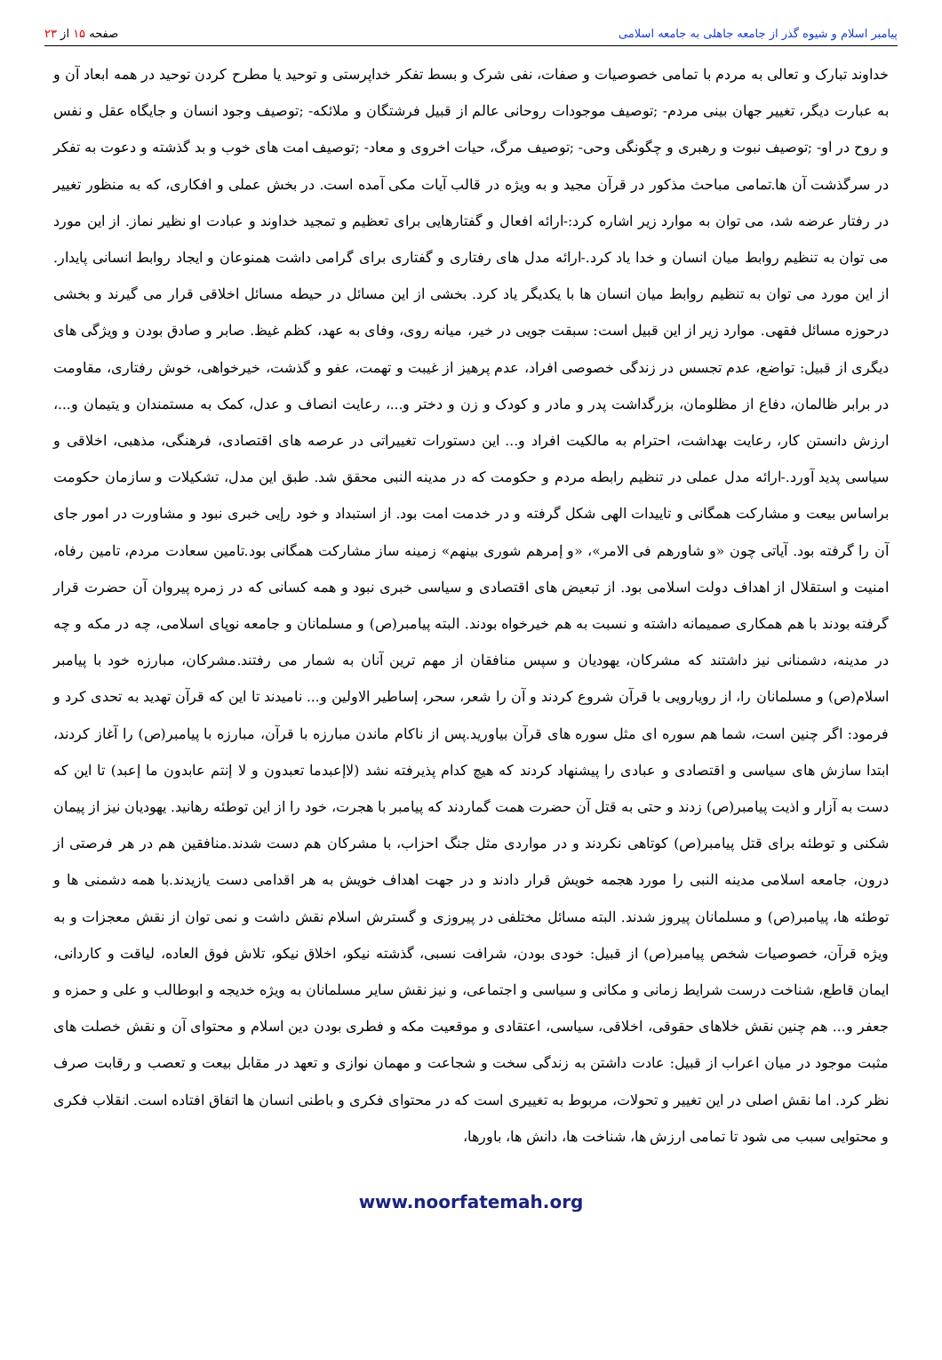پیامبر اسلام و شیوه گذر از جامعه جاهلی به جامعه اسلامی
صفحه ۱۵ از ۲۳
خداوند تبارک و تعالی به مردم با تمامی خصوصیات و صفات، نفی شرک و بسط تفکر خداپرستی و توحید یا مطرح کردن توحید در همه ابعاد آن و به عبارت دیگر، تغییر جهان بینی مردم- ;توصیف موجودات روحانی عالم از قبیل فرشتگان و ملائکه- ;توصیف وجود انسان و جایگاه عقل و نفس و روح در او- ;توصیف نبوت و رهبری و چگونگی وحی- ;توصیف مرگ، حیات اخروی و معاد- ;توصیف امت های خوب و بد گذشته و دعوت به تفکر در سرگذشت آن ها.تمامی مباحث مذکور در قرآن مجید و به ویژه در قالب آیات مکی آمده است. در بخش عملی و افکاری، که به منظور تغییر در رفتار عرضه شد، می توان به موارد زیر اشاره کرد:-ارائه افعال و گفتارهایی برای تعظیم و تمجید خداوند و عبادت او نظیر نماز. از این مورد می توان به تنظیم روابط میان انسان و خدا یاد کرد.-ارائه مدل های رفتاری و گفتاری برای گرامی داشت همنوعان و ایجاد روابط انسانی پایدار. از این مورد می توان به تنظیم روابط میان انسان ها با یکدیگر یاد کرد. بخشی از این مسائل در حیطه مسائل اخلاقی قرار می گیرند و بخشی درحوزه مسائل فقهی. موارد زیر از این قبیل است: سبقت جویی در خیر، میانه روی، وفای به عهد، کظم غیظ. صابر و صادق بودن و ویژگی های دیگری از قبیل: تواضع، عدم تجسس در زندگی خصوصی افراد، عدم پرهیز از غیبت و تهمت، عفو و گذشت، خیرخواهی، خوش رفتاری، مقاومت در برابر ظالمان، دفاع از مظلومان، بزرگداشت پدر و مادر و کودک و زن و دختر و...، رعایت انصاف و عدل، کمک به مستمندان و یتیمان و...، ارزش دانستن کار، رعایت بهداشت، احترام به مالکیت افراد و... این دستورات تغییراتی در عرصه های اقتصادی، فرهنگی، مذهبی، اخلاقی و سیاسی پدید آورد.-ارائه مدل عملی در تنظیم رابطه مردم و حکومت که در مدینه النبی محقق شد. طبق این مدل، تشکیلات و سازمان حکومت براساس بیعت و مشارکت همگانی و تاییدات الهی شکل گرفته و در خدمت امت بود. از استبداد و خود رإیی خبری نبود و مشاورت در امور جای آن را گرفته بود. آیاتی چون «و شاورهم فی الامر»، «و إمرهم شوری بینهم» زمینه ساز مشارکت همگانی بود.تامین سعادت مردم، تامین رفاه، امنیت و استقلال از اهداف دولت اسلامی بود. از تبعیض های اقتصادی و سیاسی خبری نبود و همه کسانی که در زمره پیروان آن حضرت قرار گرفته بودند با هم همکاری صمیمانه داشته و نسبت به هم خیرخواه بودند. البته پیامبر(ص) و مسلمانان و جامعه نوپای اسلامی، چه در مکه و چه در مدینه، دشمنانی نیز داشتند که مشرکان، یهودیان و سپس منافقان از مهم ترین آنان به شمار می رفتند.مشرکان، مبارزه خود با پیامبر اسلام(ص) و مسلمانان را، از رویارویی با قرآن شروع کردند و آن را شعر، سحر، إساطیر الاولین و... نامیدند تا این که قرآن تهدید به تحدی کرد و فرمود: اگر چنین است، شما هم سوره ای مثل سوره های قرآن بیاورید.پس از ناکام ماندن مبارزه با قرآن، مبارزه با پیامبر(ص) را آغاز کردند، ابتدا سازش های سیاسی و اقتصادی و عبادی را پیشنهاد کردند که هیچ کدام پذیرفته نشد (لاإعبدما تعبدون و لا إنتم عابدون ما إعبد) تا این که دست به آزار و اذیت پیامبر(ص) زدند و حتی به قتل آن حضرت همت گماردند که پیامبر با هجرت، خود را از این توطئه رهانید. یهودیان نیز از پیمان شکنی و توطئه برای قتل پیامبر(ص) کوتاهی نکردند و در مواردی مثل جنگ احزاب، با مشرکان هم دست شدند.منافقین هم در هر فرصتی از درون، جامعه اسلامی مدینه النبی را مورد هجمه خویش قرار دادند و در جهت اهداف خویش به هر اقدامی دست یازیدند.با همه دشمنی ها و توطئه ها، پیامبر(ص) و مسلمانان پیروز شدند. البته مسائل مختلفی در پیروزی و گسترش اسلام نقش داشت و نمی توان از نقش معجزات و به ویژه قرآن، خصوصیات شخص پیامبر(ص) از قبیل: خودی بودن، شرافت نسبی، گذشته نیکو، اخلاق نیکو، تلاش فوق العاده، لیاقت و کاردانی، ایمان قاطع، شناخت درست شرایط زمانی و مکانی و سیاسی و اجتماعی، و نیز نقش سایر مسلمانان به ویژه خدیجه و ابوطالب و علی و حمزه و جعفر و... هم چنین نقش خلاهای حقوقی، اخلاقی، سیاسی، اعتقادی و موقعیت مکه و فطری بودن دین اسلام و محتوای آن و نقش خصلت های مثبت موجود در میان اعراب از قبیل: عادت داشتن به زندگی سخت و شجاعت و مهمان نوازی و تعهد در مقابل بیعت و تعصب و رقابت صرف نظر کرد. اما نقش اصلی در این تغییر و تحولات، مربوط به تغییری است که در محتوای فکری و باطنی انسان ها اتفاق افتاده است. انقلاب فکری و محتوایی سبب می شود تا تمامی ارزش ها، شناخت ها، دانش ها، باورها،
www.noorfatemah.org